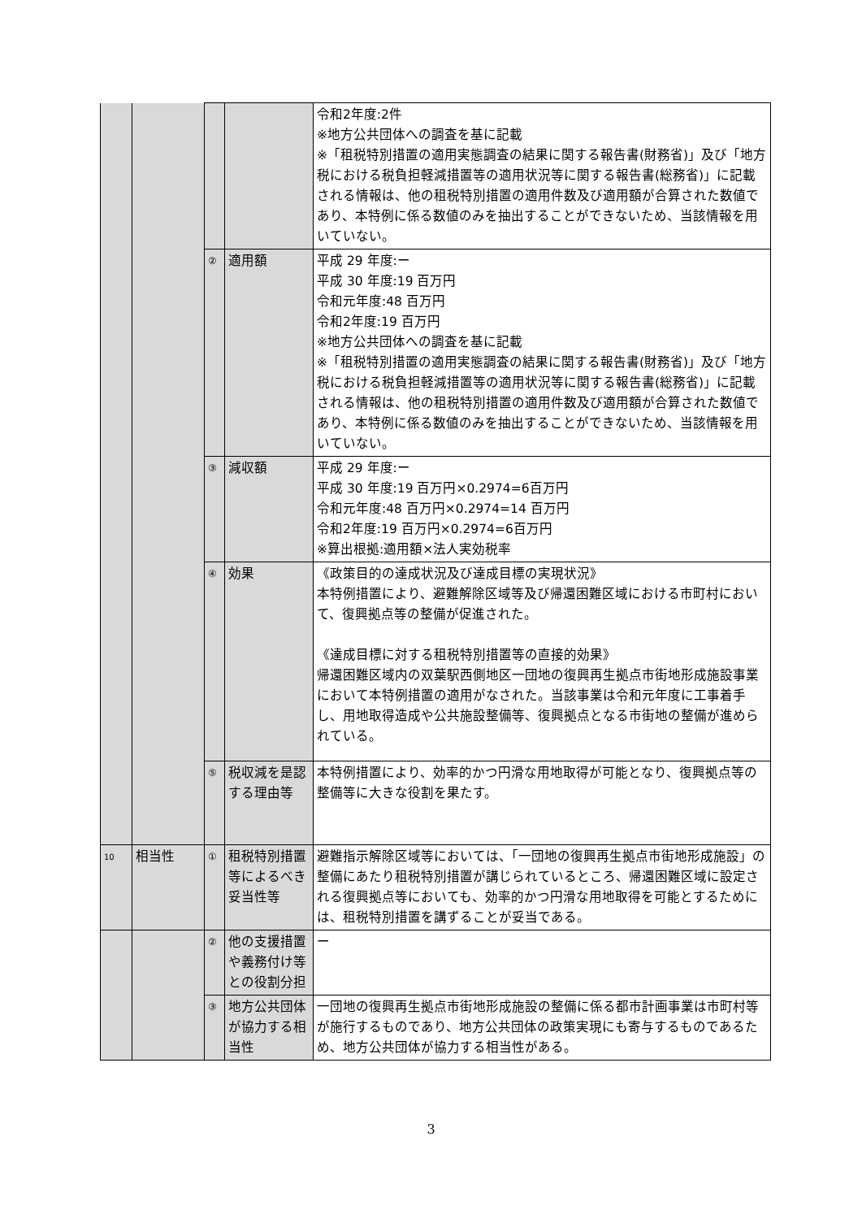| | | | | 令和2年度:2件 ※地方公共団体への調査を基に記載 ※「租税特別措置の適用実態調査の結果に関する報告書(財務省)」及び「地方税における税負担軽減措置等の適用状況等に関する報告書(総務省)」に記載される情報は、他の租税特別措置の適用件数及び適用額が合算された数値であり、本特例に係る数値のみを抽出することができないため、当該情報を用いていない。 |
| | | ② | 適用額 | 平成 29 年度:ー 平成 30 年度:19 百万円 令和元年度:48 百万円 令和2年度:19 百万円 ※地方公共団体への調査を基に記載 ※「租税特別措置の適用実態調査の結果に関する報告書(財務省)」及び「地方税における税負担軽減措置等の適用状況等に関する報告書(総務省)」に記載される情報は、他の租税特別措置の適用件数及び適用額が合算された数値であり、本特例に係る数値のみを抽出することができないため、当該情報を用いていない。 |
| | | ③ | 減収額 | 平成 29 年度:ー 平成 30 年度:19 百万円×0.2974=6百万円 令和元年度:48 百万円×0.2974=14 百万円 令和2年度:19 百万円×0.2974=6百万円 ※算出根拠:適用額×法人実効税率 |
| | | ④ | 効果 | 《政策目的の達成状況及び達成目標の実現状況》 本特例措置により、避難解除区域等及び帰還困難区域における市町村において、復興拠点等の整備が促進された。 《達成目標に対する租税特別措置等の直接的効果》 帰還困難区域内の双葉駅西側地区一団地の復興再生拠点市街地形成施設事業において本特例措置の適用がなされた。当該事業は令和元年度に工事着手し、用地取得造成や公共施設整備等、復興拠点となる市街地の整備が進められている。 |
| | | ⑤ | 税収減を是認する理由等 | 本特例措置により、効率的かつ円滑な用地取得が可能となり、復興拠点等の整備等に大きな役割を果たす。 |
| 10 | 相当性 | ① | 租税特別措置等によるべき妥当性等 | 避難指示解除区域等においては、「一団地の復興再生拠点市街地形成施設」の整備にあたり租税特別措置が講じられているところ、帰還困難区域に設定される復興拠点等においても、効率的かつ円滑な用地取得を可能とするためには、租税特別措置を講ずることが妥当である。 |
| | | ② | 他の支援措置や義務付け等との役割分担 | ー |
| | | ③ | 地方公共団体が協力する相当性 | 一団地の復興再生拠点市街地形成施設の整備に係る都市計画事業は市町村等が施行するものであり、地方公共団体の政策実現にも寄与するものであるため、地方公共団体が協力する相当性がある。 |
3